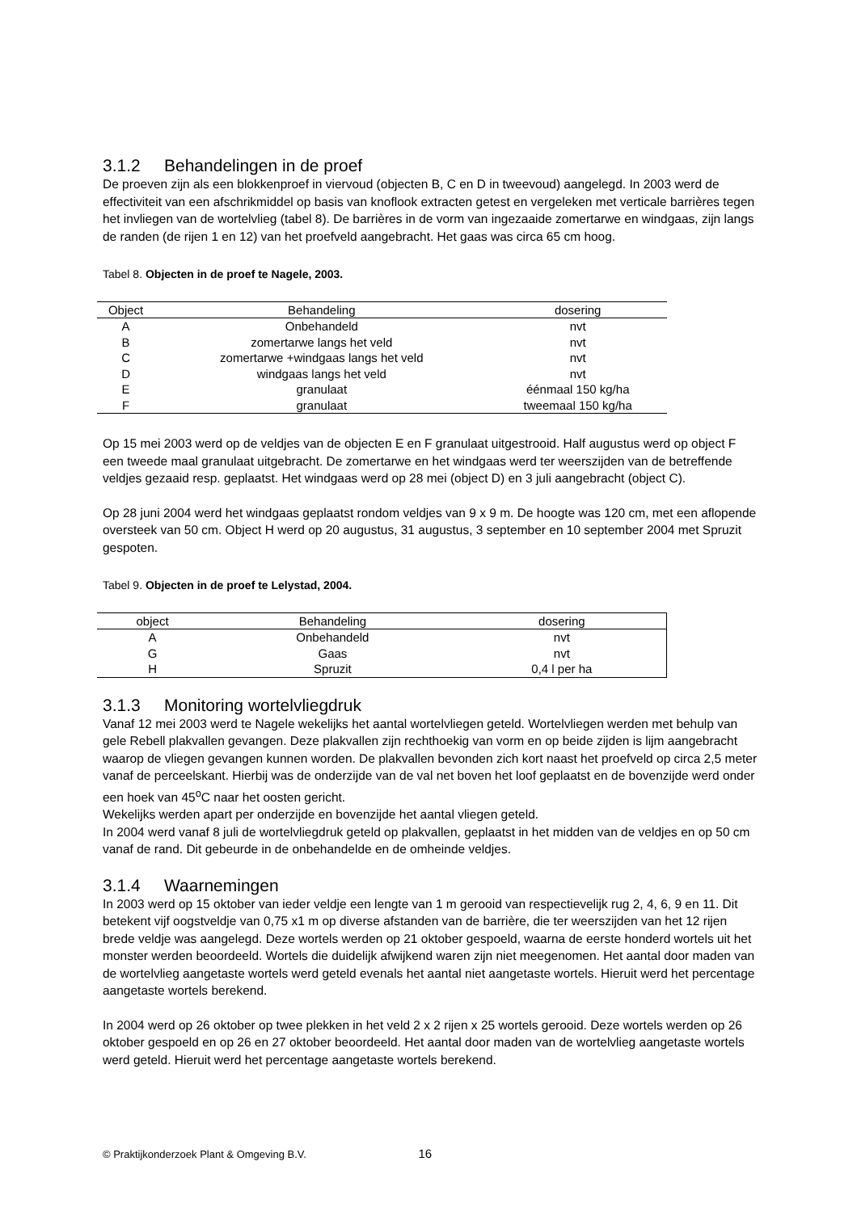3.1.2 Behandelingen in de proef
De proeven zijn als een blokkenproef in viervoud (objecten B, C en D in tweevoud) aangelegd. In 2003 werd de effectiviteit van een afschrikmiddel op basis van knoflook extracten getest en vergeleken met verticale barrières tegen het invliegen van de wortelvlieg (tabel 8). De barrières in de vorm van ingezaaide zomertarwe en windgaas, zijn langs de randen (de rijen 1 en 12) van het proefveld aangebracht. Het gaas was circa 65 cm hoog.
Tabel 8. Objecten in de proef te Nagele, 2003.
| Object | Behandeling | dosering |
| --- | --- | --- |
| A | Onbehandeld | nvt |
| B | zomertarwe langs het veld | nvt |
| C | zomertarwe +windgaas langs het veld | nvt |
| D | windgaas langs het veld | nvt |
| E | granulaat | éénmaal 150 kg/ha |
| F | granulaat | tweemaal 150 kg/ha |
Op 15 mei 2003 werd op de veldjes van de objecten E en F granulaat uitgestrooid. Half augustus werd op object F een tweede maal granulaat uitgebracht. De zomertarwe en het windgaas werd ter weerszijden van de betreffende veldjes gezaaid resp. geplaatst. Het windgaas werd op 28 mei (object D) en 3 juli aangebracht (object C).
Op 28 juni 2004 werd het windgaas geplaatst rondom veldjes van 9 x 9 m. De hoogte was 120 cm, met een aflopende oversteek van 50 cm. Object H werd op 20 augustus, 31 augustus, 3 september en 10 september 2004 met Spruzit gespoten.
Tabel 9. Objecten in de proef te Lelystad, 2004.
| object | Behandeling | dosering |
| --- | --- | --- |
| A | Onbehandeld | nvt |
| G | Gaas | nvt |
| H | Spruzit | 0,4 l per ha |
3.1.3 Monitoring wortelvliegdruk
Vanaf 12 mei 2003 werd te Nagele wekelijks het aantal wortelvliegen geteld. Wortelvliegen werden met behulp van gele Rebell plakvallen gevangen. Deze plakvallen zijn rechthoekig van vorm en op beide zijden is lijm aangebracht waarop de vliegen gevangen kunnen worden. De plakvallen bevonden zich kort naast het proefveld op circa 2,5 meter vanaf de perceelskant. Hierbij was de onderzijde van de val net boven het loof geplaatst en de bovenzijde werd onder een hoek van 45<sup>o</sup>C naar het oosten gericht.
Wekelijks werden apart per onderzijde en bovenzijde het aantal vliegen geteld.
In 2004 werd vanaf 8 juli de wortelvliegdruk geteld op plakvallen, geplaatst in het midden van de veldjes en op 50 cm vanaf de rand. Dit gebeurde in de onbehandelde en de omheinde veldjes.
3.1.4 Waarnemingen
In 2003 werd op 15 oktober van ieder veldje een lengte van 1 m gerooid van respectievelijk rug 2, 4, 6, 9 en 11. Dit betekent vijf oogstveldje van 0,75 x1 m op diverse afstanden van de barrière, die ter weerszijden van het 12 rijen brede veldje was aangelegd. Deze wortels werden op 21 oktober gespoeld, waarna de eerste honderd wortels uit het monster werden beoordeeld. Wortels die duidelijk afwijkend waren zijn niet meegenomen. Het aantal door maden van de wortelvlieg aangetaste wortels werd geteld evenals het aantal niet aangetaste wortels. Hieruit werd het percentage aangetaste wortels berekend.
In 2004 werd op 26 oktober op twee plekken in het veld 2 x 2 rijen x 25 wortels gerooid. Deze wortels werden op 26 oktober gespoeld en op 26 en 27 oktober beoordeeld. Het aantal door maden van de wortelvlieg aangetaste wortels werd geteld. Hieruit werd het percentage aangetaste wortels berekend.
© Praktijkonderzoek Plant & Omgeving B.V. 16